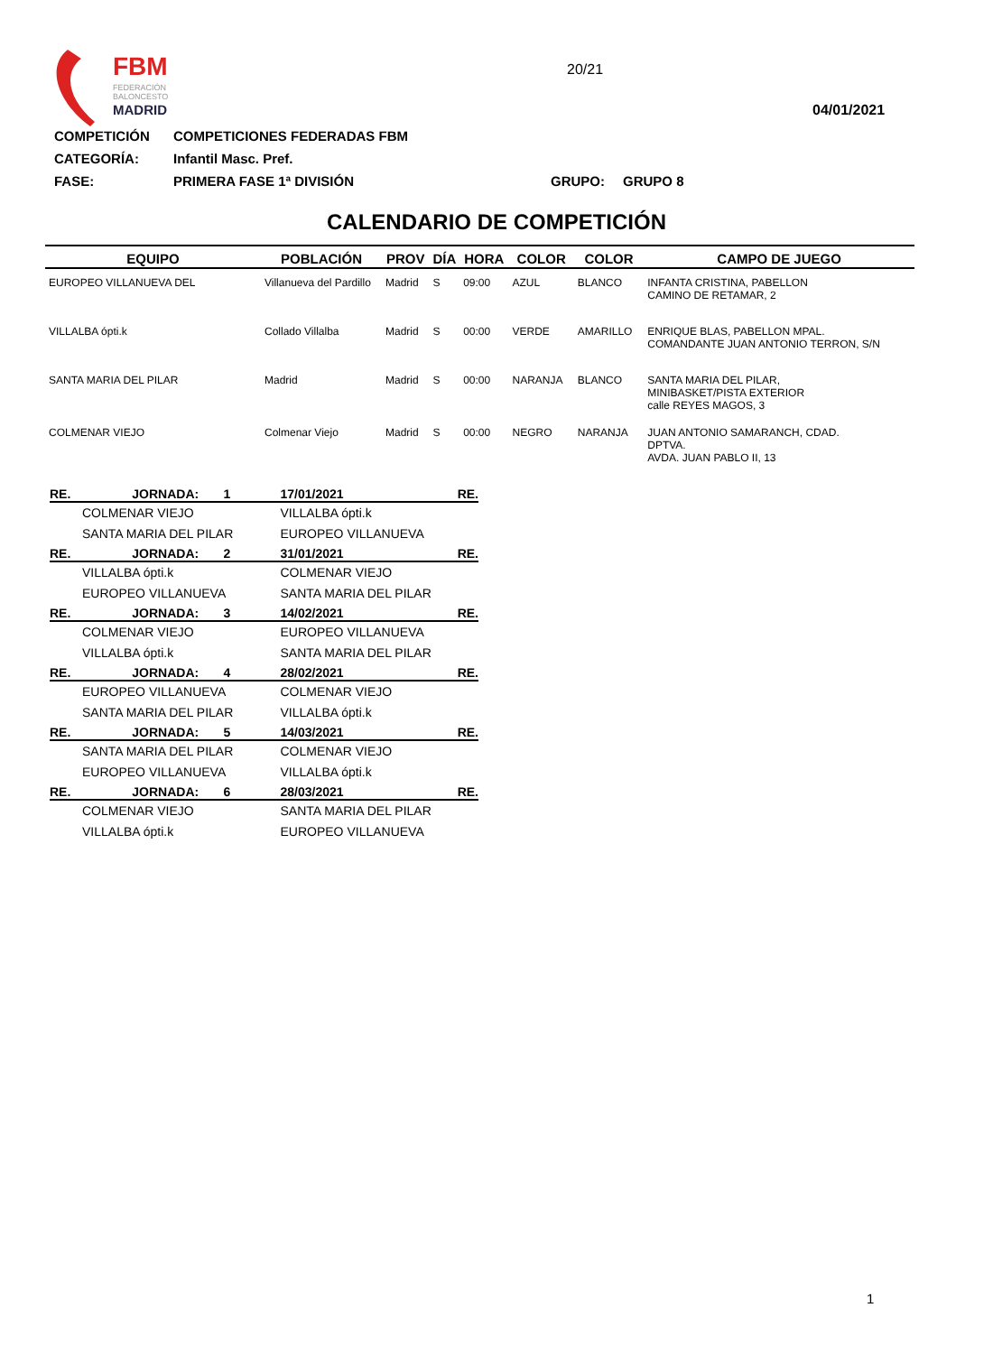FBM
FEDERACIÓN
BALONCESTO
MADRID
20/21
04/01/2021
COMPETICIÓN COMPETICIONES FEDERADAS FBM
CATEGORÍA: Infantil Masc. Pref.
FASE: PRIMERA FASE 1ª DIVISIÓN GRUPO: GRUPO 8
CALENDARIO DE COMPETICIÓN
| EQUIPO | POBLACIÓN | PROV | DÍA | HORA | COLOR | COLOR | CAMPO DE JUEGO |
| --- | --- | --- | --- | --- | --- | --- | --- |
| EUROPEO VILLANUEVA DEL | Villanueva del Pardillo | Madrid | S | 09:00 | AZUL | BLANCO | INFANTA CRISTINA, PABELLON CAMINO DE RETAMAR, 2 |
| VILLALBA ópti.k | Collado Villalba | Madrid | S | 00:00 | VERDE | AMARILLO | ENRIQUE BLAS, PABELLON MPAL. COMANDANTE JUAN ANTONIO TERRON, S/N |
| SANTA MARIA DEL PILAR | Madrid | Madrid | S | 00:00 | NARANJA | BLANCO | SANTA MARIA DEL PILAR, MINIBASKET/PISTA EXTERIOR calle REYES MAGOS, 3 |
| COLMENAR VIEJO | Colmenar Viejo | Madrid | S | 00:00 | NEGRO | NARANJA | JUAN ANTONIO SAMARANCH, CDAD. DPTVA. AVDA. JUAN PABLO II, 13 |
| RE. | JORNADA: 1 | 17/01/2021 | RE. |
| --- | --- | --- | --- |
| | COLMENAR VIEJO | VILLALBA ópti.k | |
| | SANTA MARIA DEL PILAR | EUROPEO VILLANUEVA | |
| RE. | JORNADA: 2 | 31/01/2021 | RE. |
| | VILLALBA ópti.k | COLMENAR VIEJO | |
| | EUROPEO VILLANUEVA | SANTA MARIA DEL PILAR | |
| RE. | JORNADA: 3 | 14/02/2021 | RE. |
| | COLMENAR VIEJO | EUROPEO VILLANUEVA | |
| | VILLALBA ópti.k | SANTA MARIA DEL PILAR | |
| RE. | JORNADA: 4 | 28/02/2021 | RE. |
| | EUROPEO VILLANUEVA | COLMENAR VIEJO | |
| | SANTA MARIA DEL PILAR | VILLALBA ópti.k | |
| RE. | JORNADA: 5 | 14/03/2021 | RE. |
| | SANTA MARIA DEL PILAR | COLMENAR VIEJO | |
| | EUROPEO VILLANUEVA | VILLALBA ópti.k | |
| RE. | JORNADA: 6 | 28/03/2021 | RE. |
| | COLMENAR VIEJO | SANTA MARIA DEL PILAR | |
| | VILLALBA ópti.k | EUROPEO VILLANUEVA | |
1